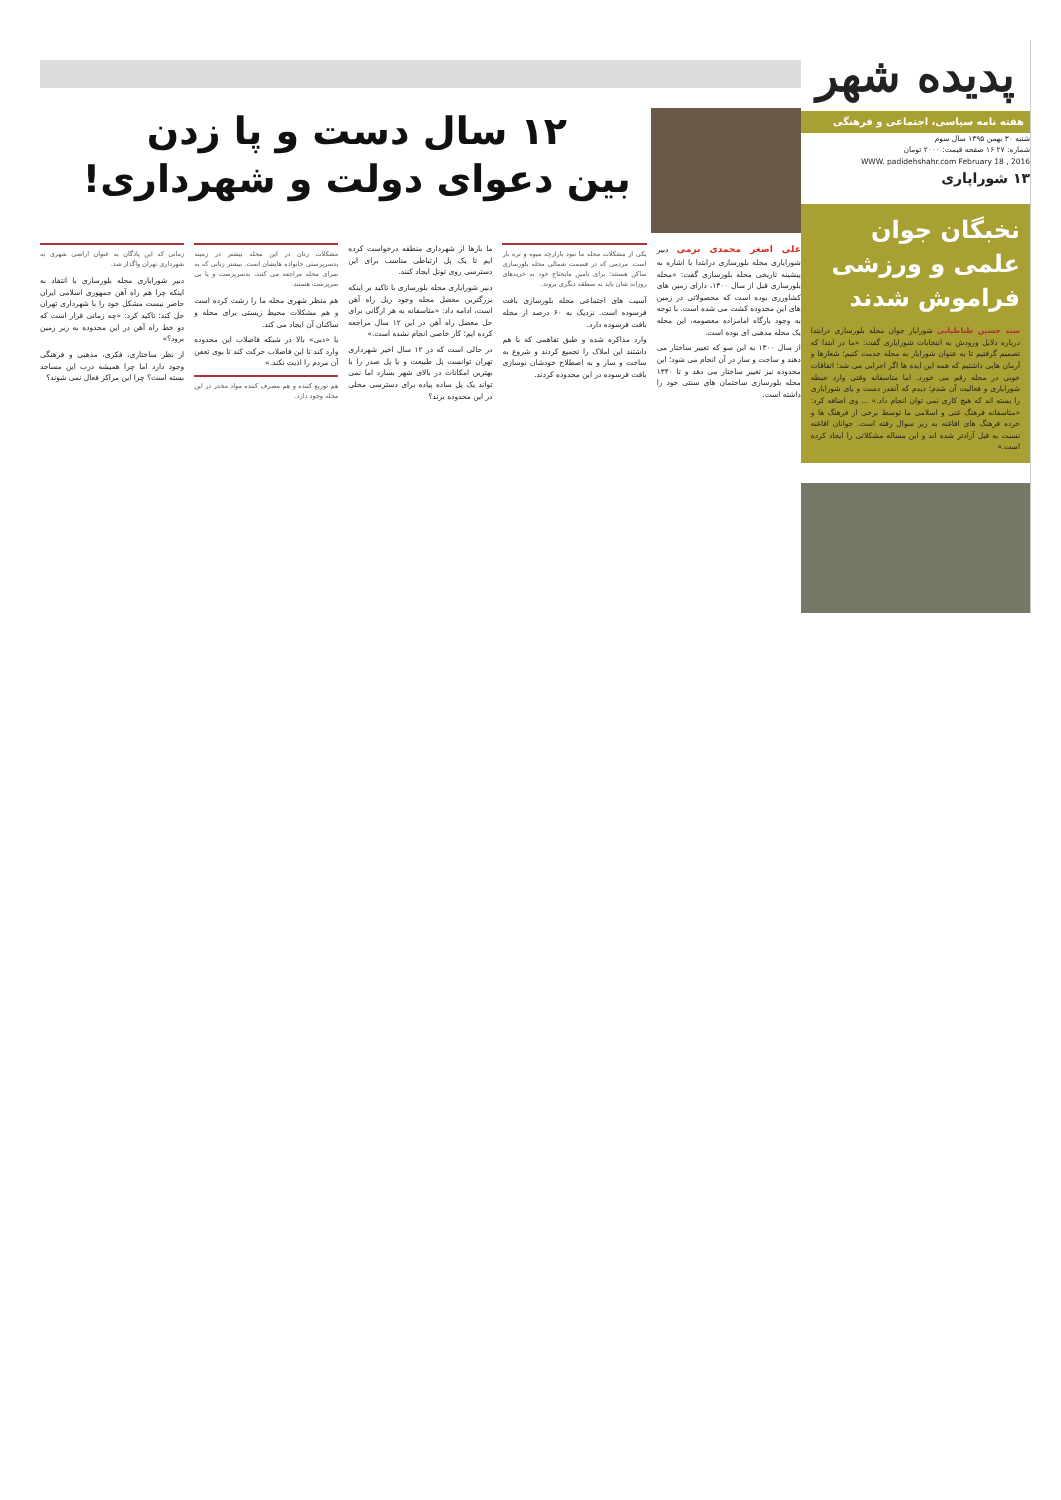پدیده شهر
هفته نامه سیاسی، اجتماعی و فرهنگی
شنبه ۳۰ بهمن ۱۳۹۵ سال سوم
شماره: ۲۷ ۱۶ صفحه قیمت: ۲۰۰۰ تومان
WWW. padidehshahr.com February 18 , 2016
۱۳ شوراپاری
نخبگان جوان علمی و ورزشی فراموش شدند
سید حسین طباطبایی شورایار جوان محله بلورسازی درابتدا درباره دلایل ورودش به انتخابات شورایاری گفت: «ما در ابتدا که تصمیم گرفتیم تا به عنوان شورایار به محله خدمت کنیم؛ شعارها و آرمان هایی داشتیم که همه این ایده ها اگر اجرایی می شد؛ اتفاقات خوبی در محله رقم می خورد. اما متاسفانه وقتی وارد حیطه شورایاری و فعالیت آن شدم؛ دیدم که آنقدر دست و پای شورایاری را بسته اند که هیچ کاری نمی توان انجام داد.» ... وی اضافه کرد: «متاسفانه فرهنگ غنی و اسلامی ما توسط برخی از فرهنگ ها و خرده فرهنگ های افاغنه به زیر سوال رفته است. جوانان افاغنه نسبت به قبل آزادتر شده اند و این مساله مشکلاتی را ایجاد کرده است.»
۱۲ سال دست و پا زدن
بین دعوای دولت و شهرداری!
علی اصغر محمدی برمی دبیر شورایاری محله بلورسازی درابتدا با اشاره به پیشینه تاریخی محله بلورسازی گفت: «محله بلورسازی قبل از سال ۱۳۰۰، دارای زمین های کشاورزی بوده است که محصولاتی در زمین های این محدوده کشت می شده است. با توجه به وجود بارگاه امامزاده معصومه، این محله یک محله مذهبی ای بوده است.
از سال ۱۳۰۰ به این سو که تغییر ساختار می دهند و ساخت و ساز در آن انجام می شود؛ این محدوده نیز تغییر ساختار می دهد و تا ۱۳۴۰ محله بلورسازی ساختمان های سنتی خود را داشته است.
یکی از مشکلات محله ما نبود بازارچه میوه و تره بار است. مردمی که در قسمت شمالی محله بلورسازی ساکن هستند؛ برای تامین مایحتاج خود به خریدهای روزانه شان باید به منطقه دیگری بروند.
آسیب های اجتماعی محله بلورسازی بافت فرسوده است. نزدیک به ۶۰ درصد از محله بافت فرسوده دارد.
وارد مذاکره شده و طبق تفاهمی که با هم داشتند این املاک را تجمیع کردند و شروع به ساخت و ساز و به اصطلاح خودشان نوسازی بافت فرسوده در این محدوده کردند.
ما بارها از شهرداری منطقه درخواست کرده ایم تا یک پل ارتباطی مناسب برای این دسترسی روی تونل ایجاد کنند.
دبیر شورایاری محله بلورسازی با تاکید بر اینکه بزرگترین معضل محله وجود ریل راه آهن است، ادامه داد: «متاسفانه به هر ارگانی برای حل معضل راه آهن در این ۱۲ سال مراجعه کرده ایم؛ کار خاصی انجام نشده است.»
در حالی است که در ۱۲ سال اخیر شهرداری تهران توانست پل طبیعت و یا پل صدر را با بهترین امکانات در بالای شهر بسازد اما نمی تواند یک پل ساده پیاده برای دسترسی محلی در این محدوده بزند؟
مشکلات زنان در این محله بیشتر در زمینه بدسرپرستی خانواده هایشان است. بیشتر زنانی که به سرای محله مراجعه می کنند، بدسرپرست و یا بی سرپرست هستند.
هم منظر شهری محله ما را زشت کرده است و هم مشکلات محیط زیستی برای محله و ساکنان آن ایجاد می کند.
با «دبی» بالا در شبکه فاضلاب این محدوده وارد کند تا این فاضلاب حرکت کند تا بوی تعفن آن مردم را اذیت نکند.»
هم توزیع کننده و هم مصرف کننده مواد مخدر در این محله وجود دارد.
زمانی که این پادگان به عنوان اراضی شهری به شهرداری تهران واگذار شد.
دبیر شورایاری محله بلورسازی با انتقاد به اینکه چرا هم راه آهن جمهوری اسلامی ایران حاضر نیست مشکل خود را با شهرداری تهران حل کند؛ تاکید کرد: «چه زمانی قرار است که دو خط راه آهن در این محدوده به زیر زمین برود؟»
از نظر ساختاری، فکری، مذهبی و فرهنگی وجود دارد اما چرا همیشه درب این مساجد بسته است؟ چرا این مراکز فعال نمی شوند؟